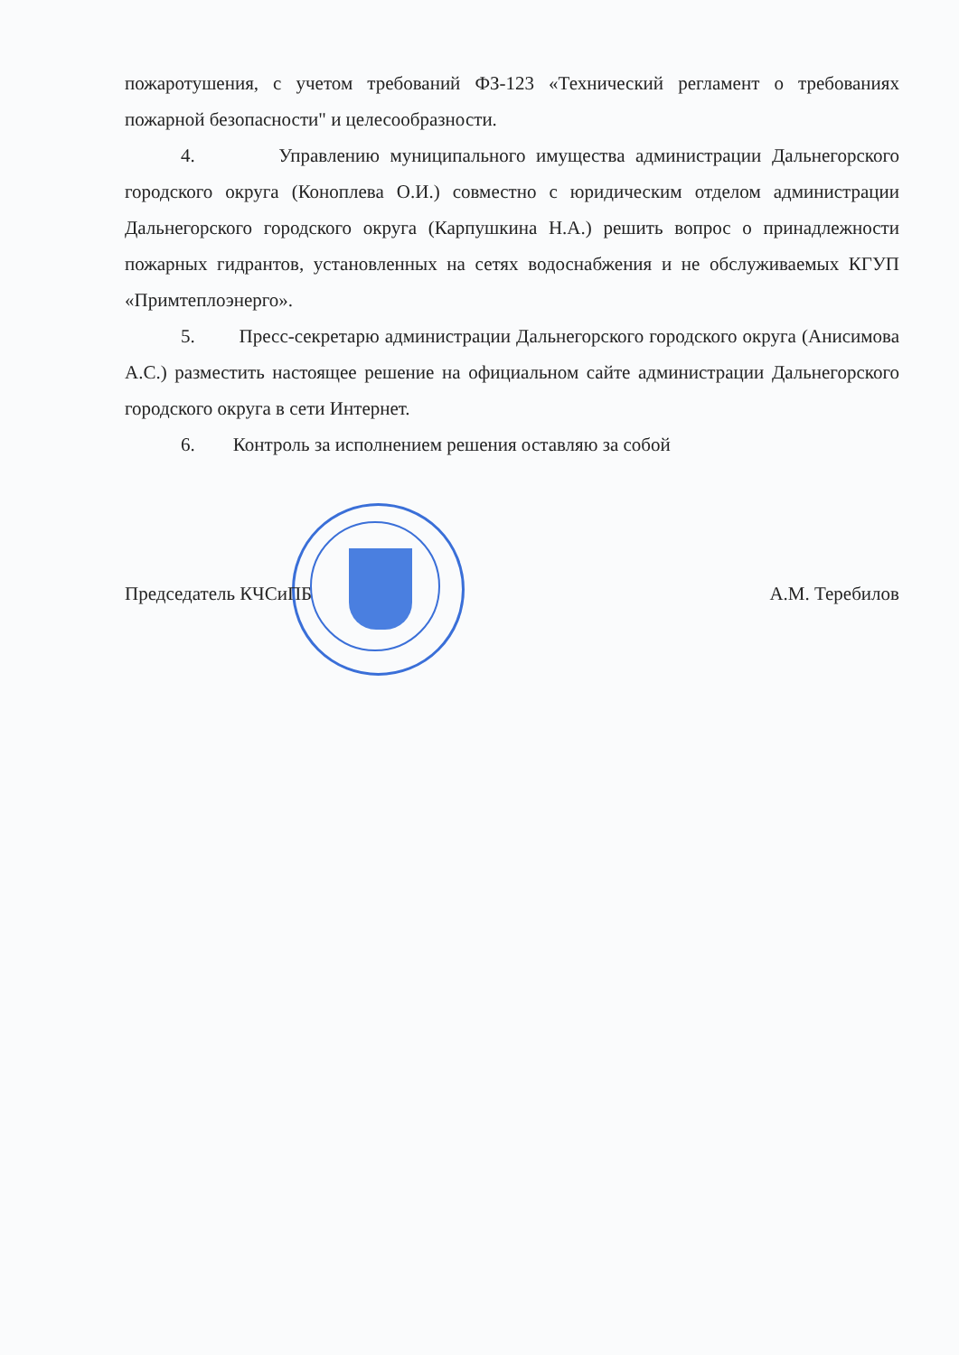пожаротушения, с учетом требований ФЗ-123 «Технический регламент о требованиях пожарной безопасности" и целесообразности.
4. Управлению муниципального имущества администрации Дальнегорского городского округа (Коноплева О.И.) совместно с юридическим отделом администрации Дальнегорского городского округа (Карпушкина Н.А.) решить вопрос о принадлежности пожарных гидрантов, установленных на сетях водоснабжения и не обслуживаемых КГУП «Примтеплоэнерго».
5. Пресс-секретарю администрации Дальнегорского городского округа (Анисимова А.С.) разместить настоящее решение на официальном сайте администрации Дальнегорского городского округа в сети Интернет.
6. Контроль за исполнением решения оставляю за собой
Председатель КЧСиПБ А.М. Теребилов